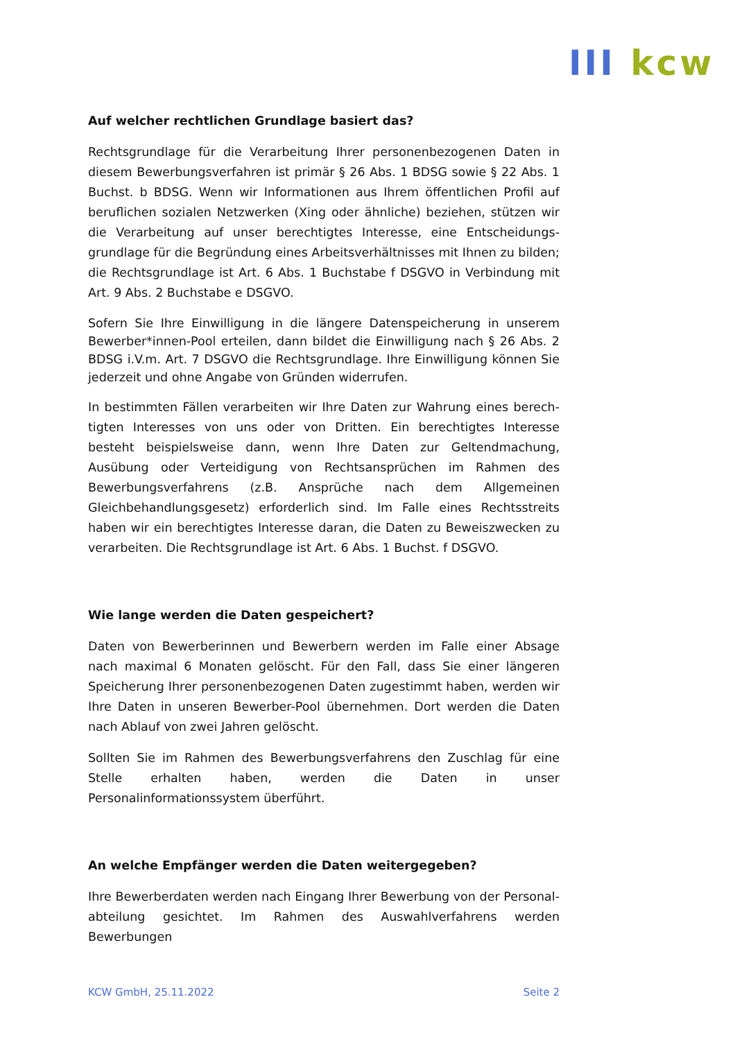III kcw
Auf welcher rechtlichen Grundlage basiert das?
Rechtsgrundlage für die Verarbeitung Ihrer personenbezogenen Daten in diesem Bewerbungsverfahren ist primär § 26 Abs. 1 BDSG sowie § 22 Abs. 1 Buchst. b BDSG. Wenn wir Informationen aus Ihrem öffentlichen Profil auf beruflichen sozialen Netzwerken (Xing oder ähnliche) beziehen, stützen wir die Verarbeitung auf unser berechtigtes Interesse, eine Entscheidungs­grundlage für die Begründung eines Arbeitsverhältnisses mit Ihnen zu bil­den; die Rechtsgrundlage ist Art. 6 Abs. 1 Buchstabe f DSGVO in Verbindung mit Art. 9 Abs. 2 Buchstabe e DSGVO.
Sofern Sie Ihre Einwilligung in die längere Datenspeicherung in unserem Bewerber*innen-Pool erteilen, dann bildet die Einwilligung nach § 26 Abs. 2 BDSG i.V.m. Art. 7 DSGVO die Rechtsgrundlage. Ihre Einwilligung können Sie jederzeit und ohne Angabe von Gründen widerrufen.
In bestimmten Fällen verarbeiten wir Ihre Daten zur Wahrung eines berech­tigten Interesses von uns oder von Dritten. Ein berechtigtes Interesse besteht beispielsweise dann, wenn Ihre Daten zur Geltendmachung, Ausübung oder Verteidigung von Rechtsansprüchen im Rahmen des Bewerbungsverfahrens (z.B. Ansprüche nach dem Allgemeinen Gleichbehandlungsgesetz) erforder­lich sind. Im Falle eines Rechtsstreits haben wir ein berechtigtes Interesse da­ran, die Daten zu Beweiszwecken zu verarbeiten. Die Rechtsgrundlage ist Art. 6 Abs. 1 Buchst. f DSGVO.
Wie lange werden die Daten gespeichert?
Daten von Bewerberinnen und Bewerbern werden im Falle einer Absage nach maximal 6 Monaten gelöscht. Für den Fall, dass Sie einer längeren Speicherung Ihrer personenbezogenen Daten zugestimmt haben, werden wir Ihre Daten in unseren Bewerber-Pool übernehmen. Dort werden die Daten nach Ablauf von zwei Jahren gelöscht.
Sollten Sie im Rahmen des Bewerbungsverfahrens den Zuschlag für eine Stelle erhalten haben, werden die Daten in unser Personalinformationssystem über­führt.
An welche Empfänger werden die Daten weitergegeben?
Ihre Bewerberdaten werden nach Eingang Ihrer Bewerbung von der Personal­abteilung gesichtet. Im Rahmen des Auswahlverfahrens werden Bewerbungen
KCW GmbH, 25.11.2022 Seite 2